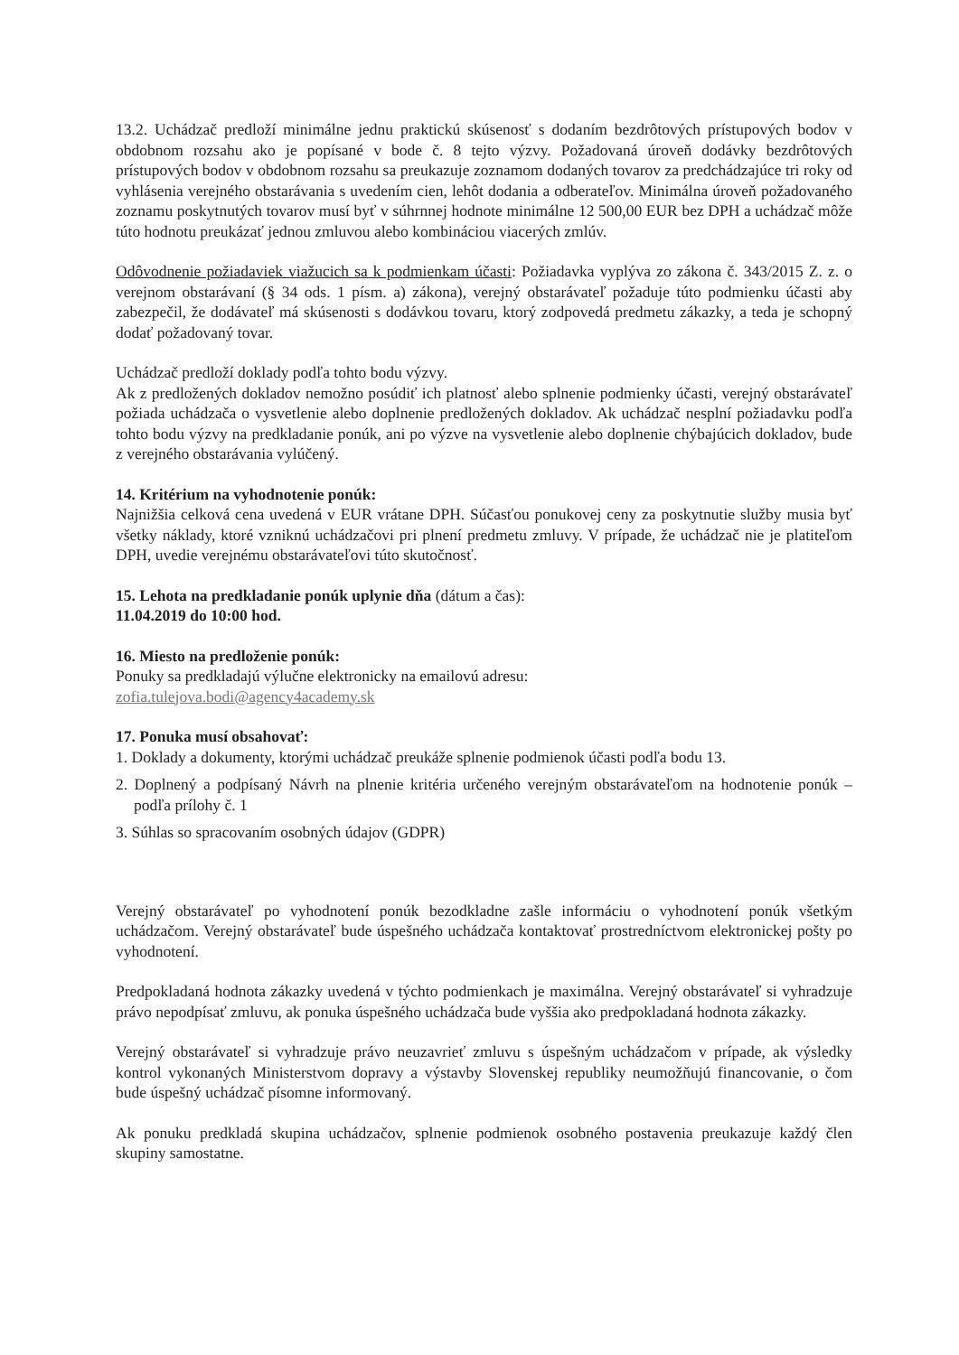13.2. Uchádzač predloží minimálne jednu praktickú skúsenosť s dodaním bezdrôtových prístupových bodov v obdobnom rozsahu ako je popísané v bode č. 8 tejto výzvy. Požadovaná úroveň dodávky bezdrôtových prístupových bodov v obdobnom rozsahu sa preukazuje zoznamom dodaných tovarov za predchádzajúce tri roky od vyhlásenia verejného obstarávania s uvedením cien, lehôt dodania a odberateľov. Minimálna úroveň požadovaného zoznamu poskytnutých tovarov musí byť v súhrnnej hodnote minimálne 12 500,00 EUR bez DPH a uchádzač môže túto hodnotu preukázať jednou zmluvou alebo kombináciou viacerých zmlúv.
Odôvodnenie požiadaviek viažucich sa k podmienkam účasti: Požiadavka vyplýva zo zákona č. 343/2015 Z. z. o verejnom obstarávaní (§ 34 ods. 1 písm. a) zákona), verejný obstarávateľ požaduje túto podmienku účasti aby zabezpečil, že dodávateľ má skúsenosti s dodávkou tovaru, ktorý zodpovedá predmetu zákazky, a teda je schopný dodať požadovaný tovar.
Uchádzač predloží doklady podľa tohto bodu výzvy.
Ak z predložených dokladov nemožno posúdiť ich platnosť alebo splnenie podmienky účasti, verejný obstarávateľ požiada uchádzača o vysvetlenie alebo doplnenie predložených dokladov. Ak uchádzač nesplní požiadavku podľa tohto bodu výzvy na predkladanie ponúk, ani po výzve na vysvetlenie alebo doplnenie chýbajúcich dokladov, bude z verejného obstarávania vylúčený.
14. Kritérium na vyhodnotenie ponúk:
Najnižšia celková cena uvedená v EUR vrátane DPH. Súčasťou ponukovej ceny za poskytnutie služby musia byť všetky náklady, ktoré vzniknú uchádzačovi pri plnení predmetu zmluvy. V prípade, že uchádzač nie je platiteľom DPH, uvedie verejnému obstarávateľovi túto skutočnosť.
15. Lehota na predkladanie ponúk uplynie dňa (dátum a čas):
11.04.2019 do 10:00 hod.
16. Miesto na predloženie ponúk:
Ponuky sa predkladajú výlučne elektronicky na emailovú adresu:
zofia.tulejova.bodi@agency4academy.sk
17. Ponuka musí obsahovať:
1. Doklady a dokumenty, ktorými uchádzač preukáže splnenie podmienok účasti podľa bodu 13.
2. Doplnený a podpísaný Návrh na plnenie kritéria určeného verejným obstarávateľom na hodnotenie ponúk – podľa prílohy č. 1
3. Súhlas so spracovaním osobných údajov (GDPR)
Verejný obstarávateľ po vyhodnotení ponúk bezodkladne zašle informáciu o vyhodnotení ponúk všetkým uchádzačom. Verejný obstarávateľ bude úspešného uchádzača kontaktovať prostredníctvom elektronickej pošty po vyhodnotení.
Predpokladaná hodnota zákazky uvedená v týchto podmienkach je maximálna. Verejný obstarávateľ si vyhradzuje právo nepodpísať zmluvu, ak ponuka úspešného uchádzača bude vyššia ako predpokladaná hodnota zákazky.
Verejný obstarávateľ si vyhradzuje právo neuzavrieť zmluvu s úspešným uchádzačom v prípade, ak výsledky kontrol vykonaných Ministerstvom dopravy a výstavby Slovenskej republiky neumožňujú financovanie, o čom bude úspešný uchádzač písomne informovaný.
Ak ponuku predkladá skupina uchádzačov, splnenie podmienok osobného postavenia preukazuje každý člen skupiny samostatne.